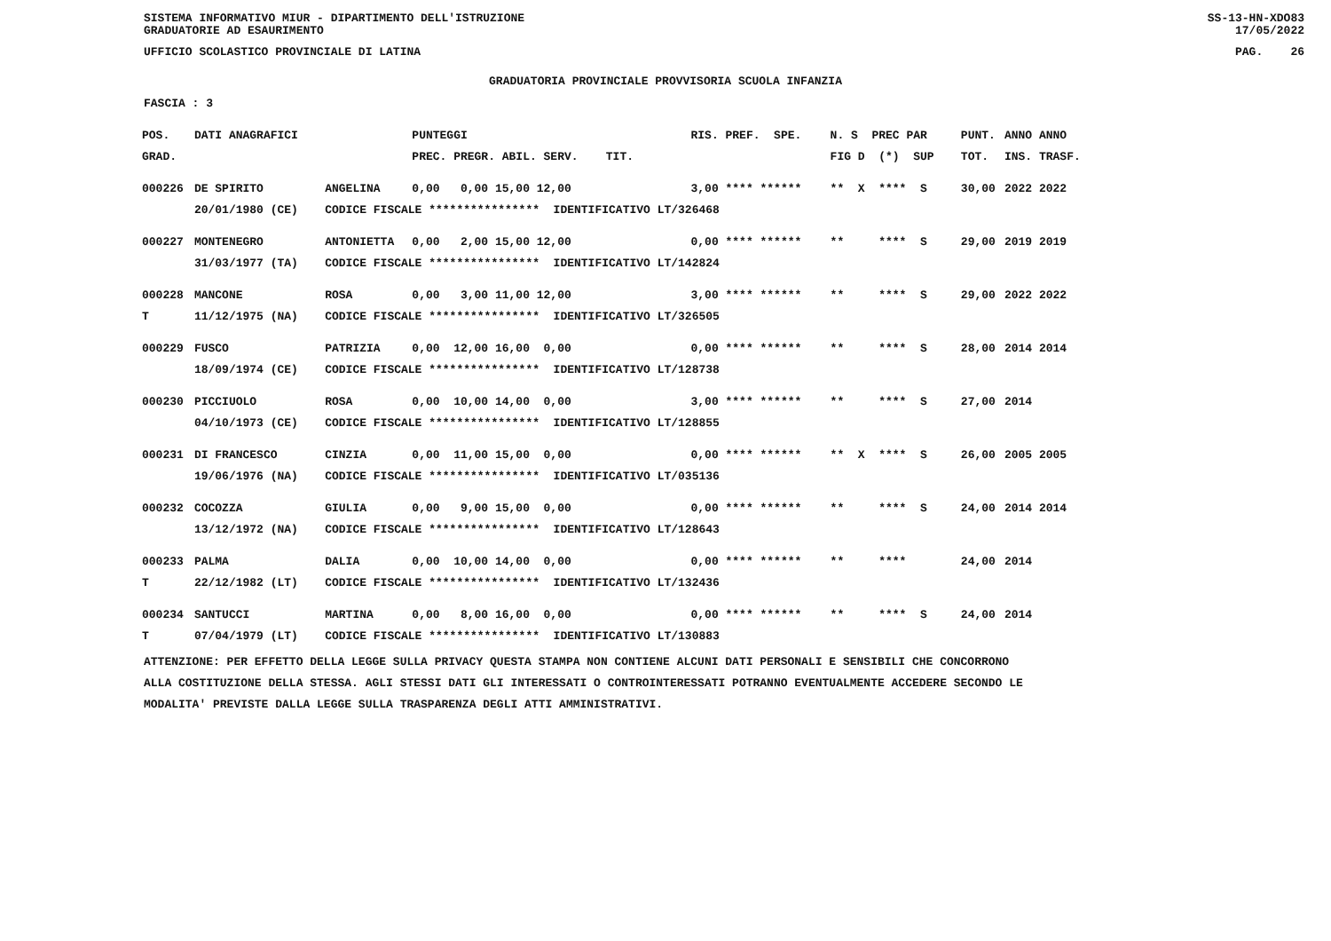SISTEMA INFORMATIVO MIUR - DIPARTIMENTO DELL'ISTRUZIONE
GRADUATORIE AD ESAURIMENTO SS-13-HN-XDO83
17/05/2022
UFFICIO SCOLASTICO PROVINCIALE DI LATINA PAG. 26
GRADUATORIA PROVINCIALE PROVVISORIA SCUOLA INFANZIA
FASCIA : 3
| POS. | DATI ANAGRAFICI | | PUNTEGGI | RIS. PREF. SPE. | N. S PREC PAR | PUNT. | ANNO ANNO |
| --- | --- | --- | --- | --- | --- | --- | --- |
| GRAD. | | | PREC. PREGR. ABIL. SERV. TIT. | | FIG D (*) SUP | TOT. | INS. TRASF. |
| 000226 | DE SPIRITO | ANGELINA | 0,00 0,00 15,00 12,00 | 3,00 **** ****** | ** X **** S | 30,00 | 2022 2022 |
| | 20/01/1980 (CE) | CODICE FISCALE **************** IDENTIFICATIVO LT/326468 | | | | | |
| 000227 | MONTENEGRO | ANTONIETTA | 0,00 2,00 15,00 12,00 | 0,00 **** ****** | ** **** S | 29,00 | 2019 2019 |
| | 31/03/1977 (TA) | CODICE FISCALE **************** IDENTIFICATIVO LT/142824 | | | | | |
| 000228 | MANCONE | ROSA | 0,00 3,00 11,00 12,00 | 3,00 **** ****** | ** **** S | 29,00 | 2022 2022 |
| T | 11/12/1975 (NA) | CODICE FISCALE **************** IDENTIFICATIVO LT/326505 | | | | | |
| 000229 | FUSCO | PATRIZIA | 0,00 12,00 16,00 0,00 | 0,00 **** ****** | ** **** S | 28,00 | 2014 2014 |
| | 18/09/1974 (CE) | CODICE FISCALE **************** IDENTIFICATIVO LT/128738 | | | | | |
| 000230 | PICCIUOLO | ROSA | 0,00 10,00 14,00 0,00 | 3,00 **** ****** | ** **** S | 27,00 | 2014 |
| | 04/10/1973 (CE) | CODICE FISCALE **************** IDENTIFICATIVO LT/128855 | | | | | |
| 000231 | DI FRANCESCO | CINZIA | 0,00 11,00 15,00 0,00 | 0,00 **** ****** | ** X **** S | 26,00 | 2005 2005 |
| | 19/06/1976 (NA) | CODICE FISCALE **************** IDENTIFICATIVO LT/035136 | | | | | |
| 000232 | COCOZZA | GIULIA | 0,00 9,00 15,00 0,00 | 0,00 **** ****** | ** **** S | 24,00 | 2014 2014 |
| | 13/12/1972 (NA) | CODICE FISCALE **************** IDENTIFICATIVO LT/128643 | | | | | |
| 000233 | PALMA | DALIA | 0,00 10,00 14,00 0,00 | 0,00 **** ****** | ** **** | 24,00 | 2014 |
| T | 22/12/1982 (LT) | CODICE FISCALE **************** IDENTIFICATIVO LT/132436 | | | | | |
| 000234 | SANTUCCI | MARTINA | 0,00 8,00 16,00 0,00 | 0,00 **** ****** | ** **** S | 24,00 | 2014 |
| T | 07/04/1979 (LT) | CODICE FISCALE **************** IDENTIFICATIVO LT/130883 | | | | | |
ATTENZIONE: PER EFFETTO DELLA LEGGE SULLA PRIVACY QUESTA STAMPA NON CONTIENE ALCUNI DATI PERSONALI E SENSIBILI CHE CONCORRONO
ALLA COSTITUZIONE DELLA STESSA. AGLI STESSI DATI GLI INTERESSATI O CONTROINTERESSATI POTRANNO EVENTUALMENTE ACCEDERE SECONDO LE
MODALITA' PREVISTE DALLA LEGGE SULLA TRASPARENZA DEGLI ATTI AMMINISTRATIVI.